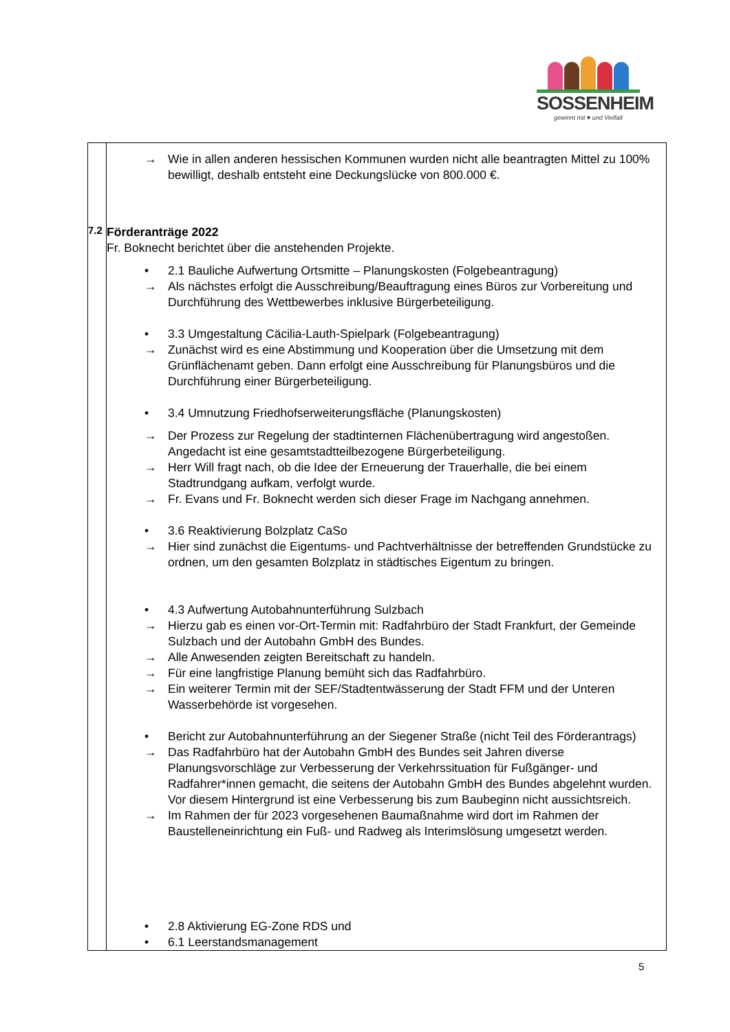SOSSENHEIM
gewinnt mit ♥ und Vielfalt
| 7.2 | → Wie in allen anderen hessischen Kommunen wurden nicht alle beantragten Mittel zu 100% bewilligt, deshalb entsteht eine Deckungslücke von 800.000 €. Förderanträge 2022 Fr. Boknecht berichtet über die anstehenden Projekte. • 2.1 Bauliche Aufwertung Ortsmitte – Planungskosten (Folgebeantragung) → Als nächstes erfolgt die Ausschreibung/Beauftragung eines Büros zur Vorbereitung und Durchführung des Wettbewerbes inklusive Bürgerbeteiligung. • 3.3 Umgestaltung Cäcilia-Lauth-Spielpark (Folgebeantragung) → Zunächst wird es eine Abstimmung und Kooperation über die Umsetzung mit dem Grünflächenamt geben. Dann erfolgt eine Ausschreibung für Planungsbüros und die Durchführung einer Bürgerbeteiligung. • 3.4 Umnutzung Friedhofserweiterungsfläche (Planungskosten) → Der Prozess zur Regelung der stadtinternen Flächenübertragung wird angestoßen. Angedacht ist eine gesamtstadtteilbezogene Bürgerbeteiligung. → Herr Will fragt nach, ob die Idee der Erneuerung der Trauerhalle, die bei einem Stadtrundgang aufkam, verfolgt wurde. → Fr. Evans und Fr. Boknecht werden sich dieser Frage im Nachgang annehmen. • 3.6 Reaktivierung Bolzplatz CaSo → Hier sind zunächst die Eigentums- und Pachtverhältnisse der betreffenden Grundstücke zu ordnen, um den gesamten Bolzplatz in städtisches Eigentum zu bringen. • 4.3 Aufwertung Autobahnunterführung Sulzbach → Hierzu gab es einen vor-Ort-Termin mit: Radfahrbüro der Stadt Frankfurt, der Gemeinde Sulzbach und der Autobahn GmbH des Bundes. → Alle Anwesenden zeigten Bereitschaft zu handeln. → Für eine langfristige Planung bemüht sich das Radfahrbüro. → Ein weiterer Termin mit der SEF/Stadtentwässerung der Stadt FFM und der Unteren Wasserbehörde ist vorgesehen. • Bericht zur Autobahnunterführung an der Siegener Straße (nicht Teil des Förderantrags) → Das Radfahrbüro hat der Autobahn GmbH des Bundes seit Jahren diverse Planungsvorschläge zur Verbesserung der Verkehrssituation für Fußgänger- und Radfahrer*innen gemacht, die seitens der Autobahn GmbH des Bundes abgelehnt wurden. Vor diesem Hintergrund ist eine Verbesserung bis zum Baubeginn nicht aussichtsreich. → Im Rahmen der für 2023 vorgesehenen Baumaßnahme wird dort im Rahmen der Baustelleneinrichtung ein Fuß- und Radweg als Interimslösung umgesetzt werden. • 2.8 Aktivierung EG-Zone RDS und • 6.1 Leerstandsmanagement |
5